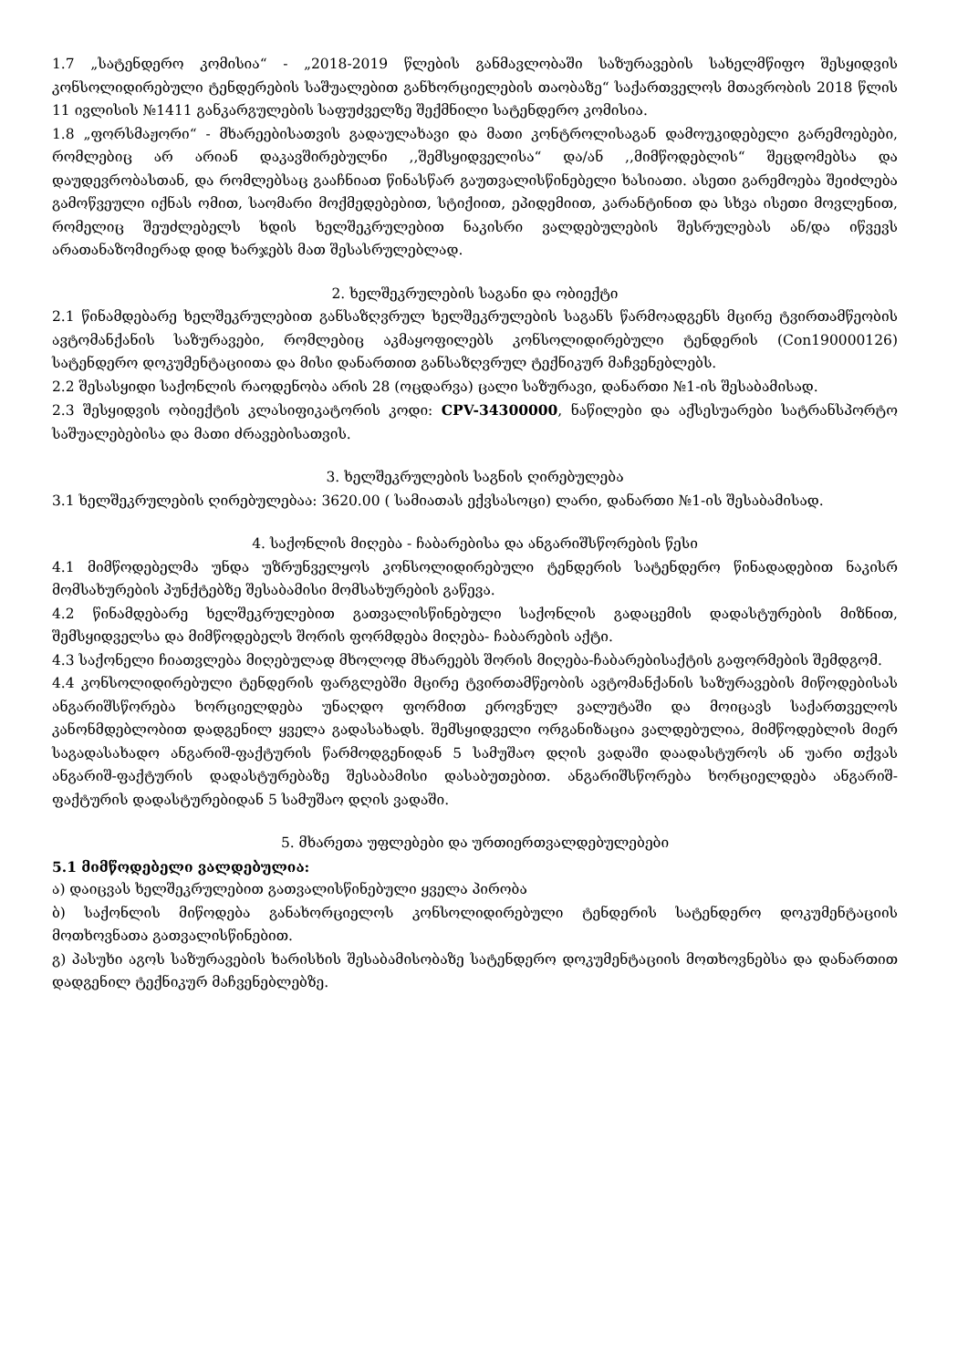1.7 „სატენდერო კომისია“ - „2018-2019 წლების განმავლობაში საზურავების სახელმწიფო შესყიდვის კონსოლიდირებული ტენდერების საშუალებით განხორციელების თაობაზე“ საქართველოს მთავრობის 2018 წლის 11 ივლისის №1411 განკარგულების საფუძველზე შექმნილი სატენდერო კომისია.
1.8 „ფორსმაჟორი“ - მხარეებისათვის გადაულახავი და მათი კონტროლისაგან დამოუკიდებელი გარემოებები, რომლებიც არ არიან დაკავშირებულნი ,,შემსყიდველისა“ და/ან ,,მიმწოდებლის“ შეცდომებსა და დაუდევრობასთან, და რომლებსაც გააჩნიათ წინასწარ გაუთვალისწინებელი ხასიათი. ასეთი გარემოება შეიძლება გამოწვეული იქნას ომით, საომარი მოქმედებებით, სტიქიით, ეპიდემიით, კარანტინით და სხვა ისეთი მოვლენით, რომელიც შეუძლებელს ხდის ხელშეკრულებით ნაკისრი ვალდებულების შესრულებას ან/და იწვევს არათანაზომიერად დიდ ხარჯებს მათ შესასრულებლად.
2. ხელშეკრულების საგანი და ობიექტი
2.1 წინამდებარე ხელშეკრულებით განსაზღვრულ ხელშეკრულების საგანს წარმოადგენს მცირე ტვირთამწეობის ავტომანქანის საზურავები, რომლებიც აკმაყოფილებს კონსოლიდირებული ტენდერის (Con190000126) სატენდერო დოკუმენტაციითა და მისი დანართით განსაზღვრულ ტექნიკურ მაჩვენებლებს.
2.2 შესასყიდი საქონლის რაოდენობა არის 28 (ოცდარვა) ცალი საზურავი, დანართი №1-ის შესაბამისად.
2.3 შესყიდვის ობიექტის კლასიფიკატორის კოდი: CPV-34300000, ნაწილები და აქსესუარები სატრანსპორტო საშუალებებისა და მათი ძრავებისათვის.
3. ხელშეკრულების საგნის ღირებულება
3.1 ხელშეკრულების ღირებულებაა: 3620.00 ( სამიათას ექვსასოცი) ლარი, დანართი №1-ის შესაბამისად.
4. საქონლის მიღება - ჩაბარებისა და ანგარიშსწორების წესი
4.1 მიმწოდებელმა უნდა უზრუნველყოს კონსოლიდირებული ტენდერის სატენდერო წინადადებით ნაკისრ მომსახურების პუნქტებზე შესაბამისი მომსახურების გაწევა.
4.2 წინამდებარე ხელშეკრულებით გათვალისწინებული საქონლის გადაცემის დადასტურების მიზნით, შემსყიდველსა და მიმწოდებელს შორის ფორმდება მიღება- ჩაბარების აქტი.
4.3 საქონელი ჩიათვლება მიღებულად მხოლოდ მხარეებს შორის მიღება-ჩაბარებისაქტის გაფორმების შემდგომ.
4.4 კონსოლიდირებული ტენდერის ფარგლებში მცირე ტვირთამწეობის ავტომანქანის საზურავების მიწოდებისას ანგარიშსწორება ხორციელდება უნაღდო ფორმით ეროვნულ ვალუტაში და მოიცავს საქართველოს კანონმდებლობით დადგენილ ყველა გადასახადს. შემსყიდველი ორგანიზაცია ვალდებულია, მიმწოდებლის მიერ საგადასახადო ანგარიშ-ფაქტურის წარმოდგენიდან 5 სამუშაო დღის ვადაში დაადასტუროს ან უარი თქვას ანგარიშ-ფაქტურის დადასტურებაზე შესაბამისი დასაბუთებით. ანგარიშსწორება ხორციელდება ანგარიშ-ფაქტურის დადასტურებიდან 5 სამუშაო დღის ვადაში.
5. მხარეთა უფლებები და ურთიერთვალდებულებები
5.1 მიმწოდებელი ვალდებულია:
ა) დაიცვას ხელშეკრულებით გათვალისწინებული ყველა პირობა
ბ) საქონლის მიწოდება განახორციელოს კონსოლიდირებული ტენდერის სატენდერო დოკუმენტაციის მოთხოვნათა გათვალისწინებით.
გ) პასუხი აგოს საზურავების ხარისხის შესაბამისობაზე სატენდერო დოკუმენტაციის მოთხოვნებსა და დანართით დადგენილ ტექნიკურ მაჩვენებლებზე.